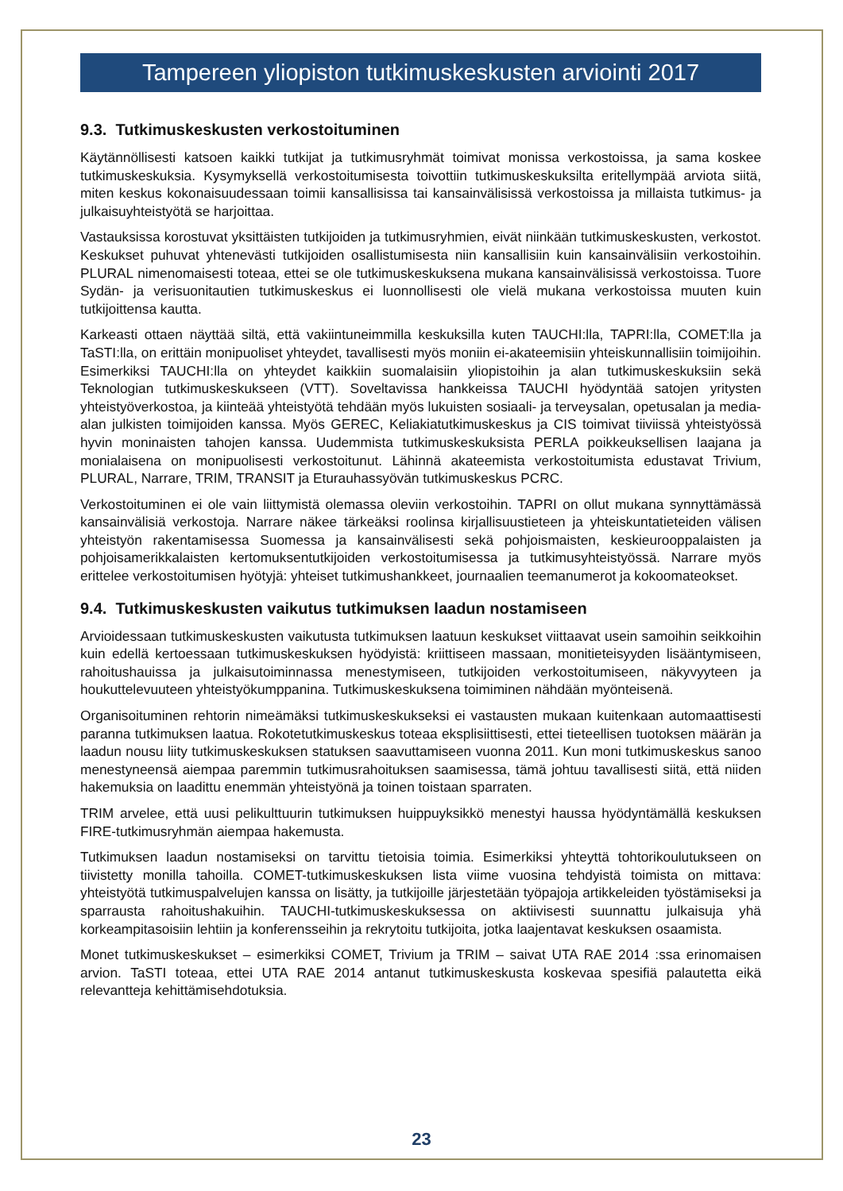Tampereen yliopiston tutkimuskeskusten arviointi 2017
9.3. Tutkimuskeskusten verkostoituminen
Käytännöllisesti katsoen kaikki tutkijat ja tutkimusryhmät toimivat monissa verkostoissa, ja sama koskee tutkimuskeskuksia. Kysymyksellä verkostoitumisesta toivottiin tutkimuskeskuksilta eritellympää arviota siitä, miten keskus kokonaisuudessaan toimii kansallisissa tai kansainvälisissä verkostoissa ja millaista tutkimus- ja julkaisuyhteistyötä se harjoittaa.
Vastauksissa korostuvat yksittäisten tutkijoiden ja tutkimusryhmien, eivät niinkään tutkimuskeskusten, verkostot. Keskukset puhuvat yhtenevästi tutkijoiden osallistumisesta niin kansallisiin kuin kansainvälisiin verkostoihin. PLURAL nimenomaisesti toteaa, ettei se ole tutkimuskeskuksena mukana kansainvälisissä verkostoissa. Tuore Sydän- ja verisuonitautien tutkimuskeskus ei luonnollisesti ole vielä mukana verkostoissa muuten kuin tutkijoittensa kautta.
Karkeasti ottaen näyttää siltä, että vakiintuneimmilla keskuksilla kuten TAUCHI:lla, TAPRI:lla, COMET:lla ja TaSTI:lla, on erittäin monipuoliset yhteydet, tavallisesti myös moniin ei-akateemisiin yhteiskunnallisiin toimijoihin. Esimerkiksi TAUCHI:lla on yhteydet kaikkiin suomalaisiin yliopistoihin ja alan tutkimuskeskuksiin sekä Teknologian tutkimuskeskukseen (VTT). Soveltavissa hankkeissa TAUCHI hyödyntää satojen yritysten yhteistyöverkostoa, ja kiinteää yhteistyötä tehdään myös lukuisten sosiaali- ja terveysalan, opetusalan ja media-alan julkisten toimijoiden kanssa. Myös GEREC, Keliakiatutkimuskeskus ja CIS toimivat tiiviissä yhteistyössä hyvin moninaisten tahojen kanssa. Uudemmista tutkimuskeskuksista PERLA poikkeuksellisen laajana ja monialaisena on monipuolisesti verkostoitunut. Lähinnä akateemista verkostoitumista edustavat Trivium, PLURAL, Narrare, TRIM, TRANSIT ja Eturauhassyövän tutkimuskeskus PCRC.
Verkostoituminen ei ole vain liittymistä olemassa oleviin verkostoihin. TAPRI on ollut mukana synnyttämässä kansainvälisiä verkostoja. Narrare näkee tärkeäksi roolinsa kirjallisuustieteen ja yhteiskuntatieteiden välisen yhteistyön rakentamisessa Suomessa ja kansainvälisesti sekä pohjoismaisten, keskieurooppalaisten ja pohjoisamerikkalaisten kertomuksentutkijoiden verkostoitumisessa ja tutkimusyhteistyössä. Narrare myös erittelee verkostoitumisen hyötyjä: yhteiset tutkimushankkeet, journaalien teemanumerot ja kokoomateokset.
9.4. Tutkimuskeskusten vaikutus tutkimuksen laadun nostamiseen
Arvioidessaan tutkimuskeskusten vaikutusta tutkimuksen laatuun keskukset viittaavat usein samoihin seikkoihin kuin edellä kertoessaan tutkimuskeskuksen hyödyistä: kriittiseen massaan, monitieteisyyden lisääntymiseen, rahoitushauissa ja julkaisutoiminnassa menestymiseen, tutkijoiden verkostoitumiseen, näkyvyyteen ja houkuttelevuuteen yhteistyökumppanina. Tutkimuskeskuksena toimiminen nähdään myönteisenä.
Organisoituminen rehtorin nimeämäksi tutkimuskeskukseksi ei vastausten mukaan kuitenkaan automaattisesti paranna tutkimuksen laatua. Rokotetutkimuskeskus toteaa eksplisiittisesti, ettei tieteellisen tuotoksen määrän ja laadun nousu liity tutkimuskeskuksen statuksen saavuttamiseen vuonna 2011. Kun moni tutkimuskeskus sanoo menestyneensä aiempaa paremmin tutkimusrahoituksen saamisessa, tämä johtuu tavallisesti siitä, että niiden hakemuksia on laadittu enemmän yhteistyönä ja toinen toistaan sparraten.
TRIM arvelee, että uusi pelikulttuurin tutkimuksen huippuyksikkö menestyi haussa hyödyntämällä keskuksen FIRE-tutkimusryhmän aiempaa hakemusta.
Tutkimuksen laadun nostamiseksi on tarvittu tietoisia toimia. Esimerkiksi yhteyttä tohtorikoulutukseen on tiivistetty monilla tahoilla. COMET-tutkimuskeskuksen lista viime vuosina tehdyistä toimista on mittava: yhteistyötä tutkimuspalvelujen kanssa on lisätty, ja tutkijoille järjestetään työpajoja artikkeleiden työstämiseksi ja sparrausta rahoitushakuihin. TAUCHI-tutkimuskeskuksessa on aktiivisesti suunnattu julkaisuja yhä korkeampitasoisiin lehtiin ja konferensseihin ja rekrytoitu tutkijoita, jotka laajentavat keskuksen osaamista.
Monet tutkimuskeskukset – esimerkiksi COMET, Trivium ja TRIM – saivat UTA RAE 2014 :ssa erinomaisen arvion. TaSTI toteaa, ettei UTA RAE 2014 antanut tutkimuskeskusta koskevaa spesifiä palautetta eikä relevantteja kehittämisehdotuksia.
23